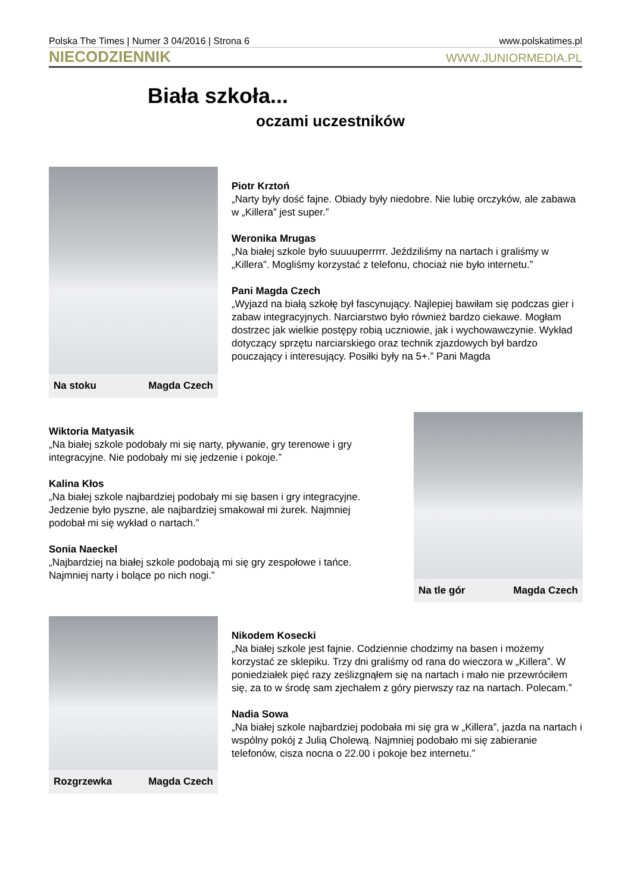Polska The Times | Numer 3 04/2016 | Strona 6 www.polskatimes.pl
NIECODZIENNIK WWW.JUNIORMEDIA.PL
Biała szkoła...
oczami uczestników
Na stoku Magda Czech
Piotr Krztoń
„Narty były dość fajne. Obiady były niedobre. Nie lubię orczyków, ale zabawa w „Killera” jest super.”
Weronika Mrugas
„Na białej szkole było suuuuperrrrr. Jeździliśmy na nartach i graliśmy w „Killera”. Mogliśmy korzystać z telefonu, chociaż nie było internetu.”
Pani Magda Czech
„Wyjazd na białą szkołę był fascynujący. Najlepiej bawiłam się podczas gier i zabaw integracyjnych. Narciarstwo było również bardzo ciekawe. Mogłam dostrzec jak wielkie postępy robią uczniowie, jak i wychowawczynie. Wykład dotyczący sprzętu narciarskiego oraz technik zjazdowych był bardzo pouczający i interesujący. Posiłki były na 5+.” Pani Magda
Wiktoria Matyasik
„Na białej szkole podobały mi się narty, pływanie, gry terenowe i gry integracyjne. Nie podobały mi się jedzenie i pokoje.”
Kalina Kłos
„Na białej szkole najbardziej podobały mi się basen i gry integracyjne. Jedzenie było pyszne, ale najbardziej smakował mi żurek. Najmniej podobał mi się wykład o nartach.”
Sonia Naeckel
„Najbardziej na białej szkole podobają mi się gry zespołowe i tańce. Najmniej narty i bolące po nich nogi.”
Na tle gór Magda Czech
Rozgrzewka Magda Czech
Nikodem Kosecki
„Na białej szkole jest fajnie. Codziennie chodzimy na basen i możemy korzystać ze sklepiku. Trzy dni graliśmy od rana do wieczora w „Killera”. W poniedziałek pięć razy ześlizgnąłem się na nartach i mało nie przewróciłem się, za to w środę sam zjechałem z góry pierwszy raz na nartach. Polecam.”
Nadia Sowa
„Na białej szkole najbardziej podobała mi się gra w „Killera”, jazda na nartach i wspólny pokój z Julią Cholewą. Najmniej podobało mi się zabieranie telefonów, cisza nocna o 22.00 i pokoje bez internetu.”